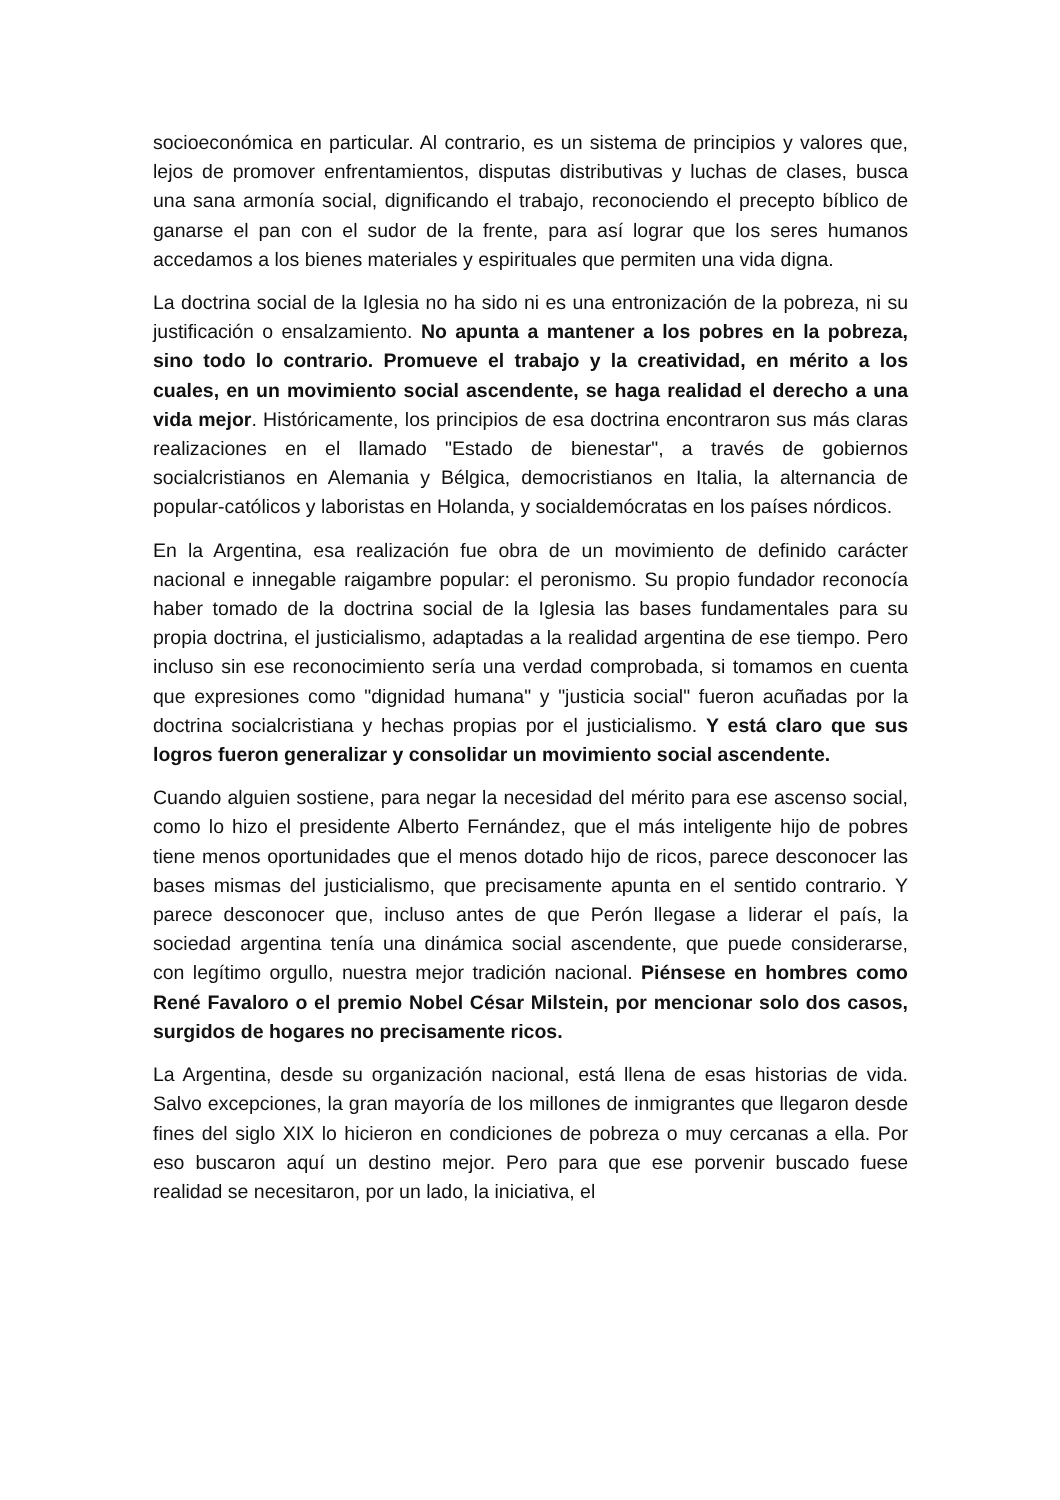socioeconómica en particular. Al contrario, es un sistema de principios y valores que, lejos de promover enfrentamientos, disputas distributivas y luchas de clases, busca una sana armonía social, dignificando el trabajo, reconociendo el precepto bíblico de ganarse el pan con el sudor de la frente, para así lograr que los seres humanos accedamos a los bienes materiales y espirituales que permiten una vida digna.
La doctrina social de la Iglesia no ha sido ni es una entronización de la pobreza, ni su justificación o ensalzamiento. No apunta a mantener a los pobres en la pobreza, sino todo lo contrario. Promueve el trabajo y la creatividad, en mérito a los cuales, en un movimiento social ascendente, se haga realidad el derecho a una vida mejor. Históricamente, los principios de esa doctrina encontraron sus más claras realizaciones en el llamado "Estado de bienestar", a través de gobiernos socialcristianos en Alemania y Bélgica, democristianos en Italia, la alternancia de popular-católicos y laboristas en Holanda, y socialdemócratas en los países nórdicos.
En la Argentina, esa realización fue obra de un movimiento de definido carácter nacional e innegable raigambre popular: el peronismo. Su propio fundador reconocía haber tomado de la doctrina social de la Iglesia las bases fundamentales para su propia doctrina, el justicialismo, adaptadas a la realidad argentina de ese tiempo. Pero incluso sin ese reconocimiento sería una verdad comprobada, si tomamos en cuenta que expresiones como "dignidad humana" y "justicia social" fueron acuñadas por la doctrina socialcristiana y hechas propias por el justicialismo. Y está claro que sus logros fueron generalizar y consolidar un movimiento social ascendente.
Cuando alguien sostiene, para negar la necesidad del mérito para ese ascenso social, como lo hizo el presidente Alberto Fernández, que el más inteligente hijo de pobres tiene menos oportunidades que el menos dotado hijo de ricos, parece desconocer las bases mismas del justicialismo, que precisamente apunta en el sentido contrario. Y parece desconocer que, incluso antes de que Perón llegase a liderar el país, la sociedad argentina tenía una dinámica social ascendente, que puede considerarse, con legítimo orgullo, nuestra mejor tradición nacional. Piénsese en hombres como René Favaloro o el premio Nobel César Milstein, por mencionar solo dos casos, surgidos de hogares no precisamente ricos.
La Argentina, desde su organización nacional, está llena de esas historias de vida. Salvo excepciones, la gran mayoría de los millones de inmigrantes que llegaron desde fines del siglo XIX lo hicieron en condiciones de pobreza o muy cercanas a ella. Por eso buscaron aquí un destino mejor. Pero para que ese porvenir buscado fuese realidad se necesitaron, por un lado, la iniciativa, el